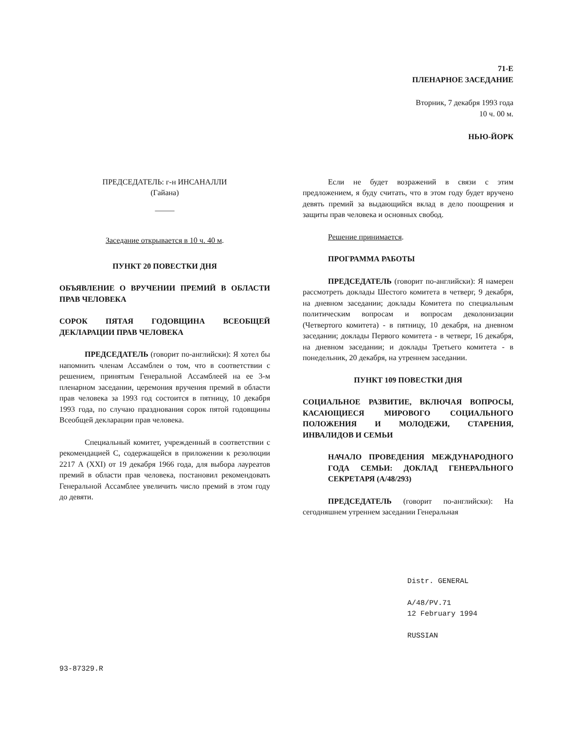71-Е
ПЛЕНАРНОЕ ЗАСЕДАНИЕ
Вторник, 7 декабря 1993 года
10 ч. 00 м.
НЬЮ-ЙОРК
ПРЕДСЕДАТЕЛЬ: г-н ИНСАНАЛЛИ
(Гайана)
_____
Заседание открывается в 10 ч. 40 м.
ПУНКТ 20 ПОВЕСТКИ ДНЯ
ОБЪЯВЛЕНИЕ О ВРУЧЕНИИ ПРЕМИЙ В ОБЛАСТИ ПРАВ ЧЕЛОВЕКА
СОРОК ПЯТАЯ ГОДОВЩИНА ВСЕОБЩЕЙ ДЕКЛАРАЦИИ ПРАВ ЧЕЛОВЕКА
ПРЕДСЕДАТЕЛЬ (говорит по-английски): Я хотел бы напомнить членам Ассамблеи о том, что в соответствии с решением, принятым Генеральной Ассамблеей на ее 3-м пленарном заседании, церемония вручения премий в области прав человека за 1993 год состоится в пятницу, 10 декабря 1993 года, по случаю празднования сорок пятой годовщины Всеобщей декларации прав человека.
Специальный комитет, учрежденный в соответствии с рекомендацией С, содержащейся в приложении к резолюции 2217 А (XXI) от 19 декабря 1966 года, для выбора лауреатов премий в области прав человека, постановил рекомендовать Генеральной Ассамблее увеличить число премий в этом году до девяти.
Если не будет возражений в связи с этим предложением, я буду считать, что в этом году будет вручено девять премий за выдающийся вклад в дело поощрения и защиты прав человека и основных свобод.
Решение принимается.
ПРОГРАММА РАБОТЫ
ПРЕДСЕДАТЕЛЬ (говорит по-английски): Я намерен рассмотреть доклады Шестого комитета в четверг, 9 декабря, на дневном заседании; доклады Комитета по специальным политическим вопросам и вопросам деколонизации (Четвертого комитета) - в пятницу, 10 декабря, на дневном заседании; доклады Первого комитета - в четверг, 16 декабря, на дневном заседании; и доклады Третьего комитета - в понедельник, 20 декабря, на утреннем заседании.
ПУНКТ 109 ПОВЕСТКИ ДНЯ
СОЦИАЛЬНОЕ РАЗВИТИЕ, ВКЛЮЧАЯ ВОПРОСЫ, КАСАЮЩИЕСЯ МИРОВОГО СОЦИАЛЬНОГО ПОЛОЖЕНИЯ И МОЛОДЕЖИ, СТАРЕНИЯ, ИНВАЛИДОВ И СЕМЬИ
НАЧАЛО ПРОВЕДЕНИЯ МЕЖДУНАРОДНОГО ГОДА СЕМЬИ: ДОКЛАД ГЕНЕРАЛЬНОГО СЕКРЕТАРЯ (A/48/293)
ПРЕДСЕДАТЕЛЬ (говорит по-английски): На сегодняшнем утреннем заседании Генеральная
Distr. GENERAL
A/48/PV.71
12 February 1994
RUSSIAN
93-87329.R